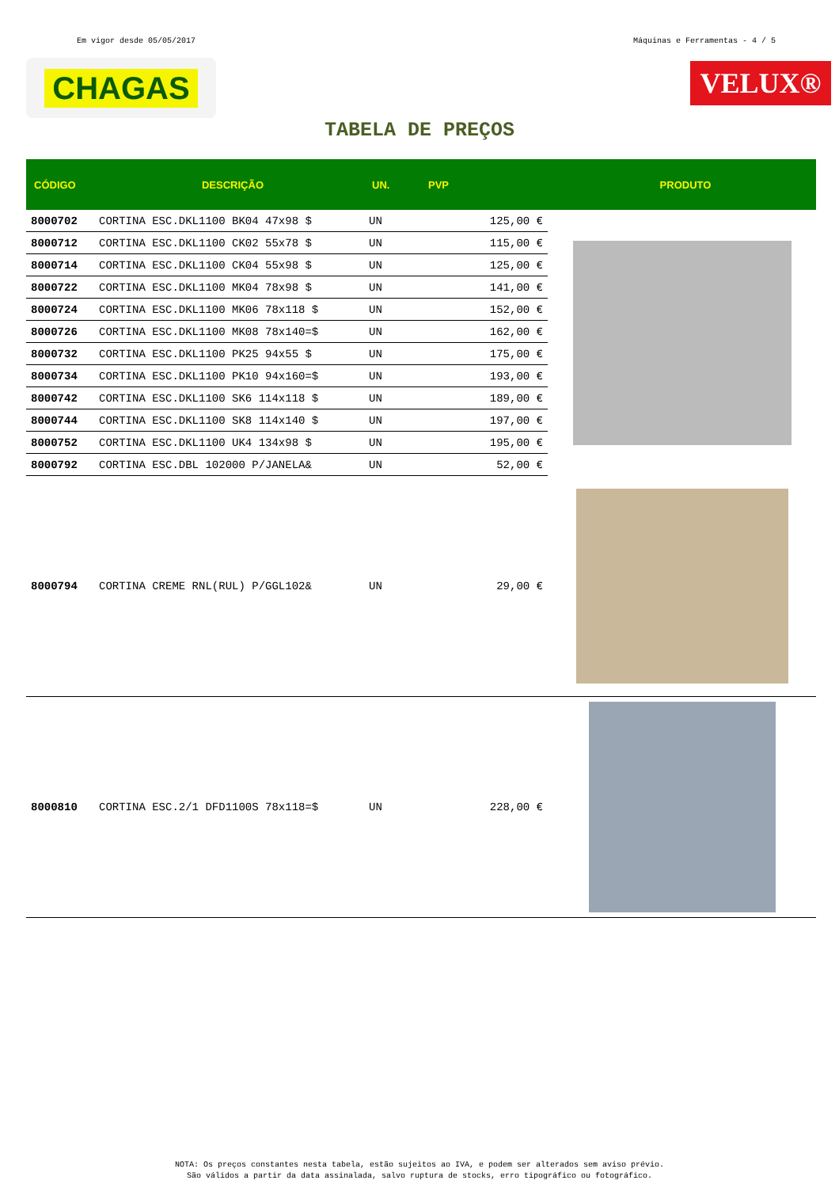Em vigor desde 05/05/2017 Máquinas e Ferramentas - 4 / 5
CHAGAS
VELUX®
TABELA DE PREÇOS
| CÓDIGO | DESCRIÇÃO | UN. | PVP | PRODUTO |
| --- | --- | --- | --- | --- |
| 8000702 | CORTINA ESC.DKL1100 BK04 47x98 $ | UN | 125,00 € | |
| 8000712 | CORTINA ESC.DKL1100 CK02 55x78 $ | UN | 115,00 € | |
| 8000714 | CORTINA ESC.DKL1100 CK04 55x98 $ | UN | 125,00 € | |
| 8000722 | CORTINA ESC.DKL1100 MK04 78x98 $ | UN | 141,00 € | |
| 8000724 | CORTINA ESC.DKL1100 MK06 78x118 $ | UN | 152,00 € | |
| 8000726 | CORTINA ESC.DKL1100 MK08 78x140=$ | UN | 162,00 € | |
| 8000732 | CORTINA ESC.DKL1100 PK25 94x55 $ | UN | 175,00 € | |
| 8000734 | CORTINA ESC.DKL1100 PK10 94x160=$ | UN | 193,00 € | |
| 8000742 | CORTINA ESC.DKL1100 SK6 114x118 $ | UN | 189,00 € | |
| 8000744 | CORTINA ESC.DKL1100 SK8 114x140 $ | UN | 197,00 € | |
| 8000752 | CORTINA ESC.DKL1100 UK4 134x98 $ | UN | 195,00 € | |
| 8000792 | CORTINA ESC.DBL 102000 P/JANELA& | UN | 52,00 € | |
| 8000794 | CORTINA CREME RNL(RUL) P/GGL102& | UN | 29,00 € | |
| 8000810 | CORTINA ESC.2/1 DFD1100S 78x118=$ | UN | 228,00 € | |
NOTA: Os preços constantes nesta tabela, estão sujeitos ao IVA, e podem ser alterados sem aviso prévio.
São válidos a partir da data assinalada, salvo ruptura de stocks, erro tipográfico ou fotográfico.